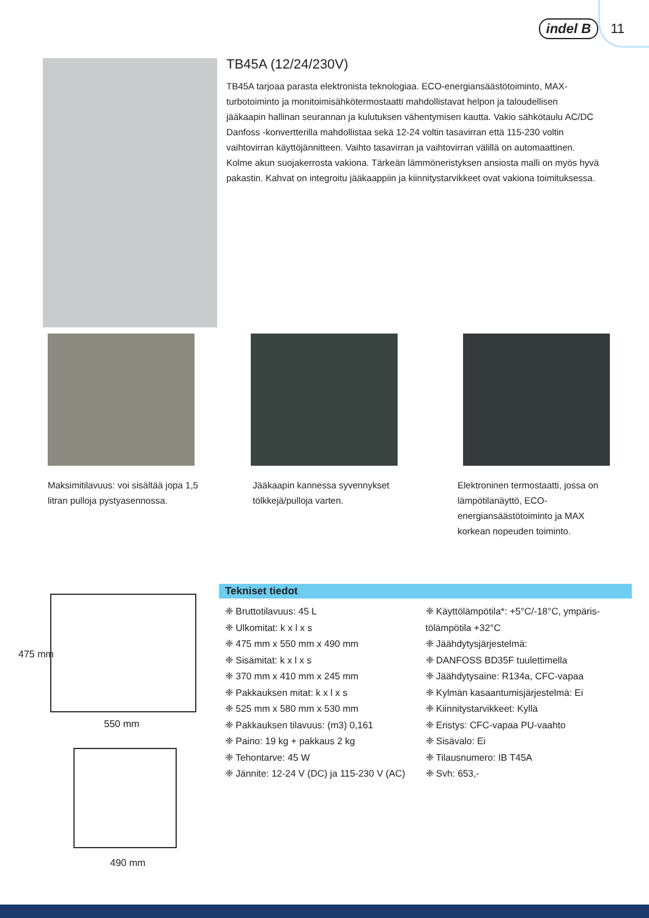indel B 11
TB45A (12/24/230V)
TB45A tarjoaa parasta elektronista teknologiaa. ECO-energiansäästötoiminto, MAX-turbotoiminto ja monitoimisähkötermostaatti mahdollistavat helpon ja taloudellisen jääkaapin hallinan seurannan ja kulutuksen vähentymisen kautta. Vakio sähkötaulu AC/DC Danfoss -konvertterilla mahdollistaa sekä 12-24 voltin tasavirran että 115-230 voltin vaihtovirran käyttöjännitteen. Vaihto tasavirran ja vaihtovirran välillä on automaattinen. Kolme akun suojakerrosta vakiona. Tärkeän lämmöneristyksen ansiosta malli on myös hyvä pakastin. Kahvat on integroitu jääkaappiin ja kiinnitystarvikkeet ovat vakiona toimituksessa.
Maksimitilavuus: voi sisältää jopa 1,5 litran pulloja pystyasennossa.
Jääkaapin kannessa syvennykset tölkkejä/pulloja varten.
Elektroninen termostaatti, jossa on lämpötilanäyttö, ECO-energiansäästötoiminto ja MAX korkean nopeuden toiminto.
550 mm
475 mm
490 mm
Tekniset tiedot
❈ Bruttotilavuus: 45 L
❈ Ulkomitat: k x l x s
❈ 475 mm x 550 mm x 490 mm
❈ Sisämitat: k x l x s
❈ 370 mm x 410 mm x 245 mm
❈ Pakkauksen mitat: k x l x s
❈ 525 mm x 580 mm x 530 mm
❈ Pakkauksen tilavuus: (m3) 0,161
❈ Paino: 19 kg + pakkaus 2 kg
❈ Tehontarve: 45 W
❈ Jännite: 12-24 V (DC) ja 115-230 V (AC)
❈ Käyttölämpötila*: +5°C/-18°C, ympäris-tölämpötila +32°C
❈ Jäähdytysjärjestelmä:
❈ DANFOSS BD35F tuulettimella
❈ Jäähdytysaine: R134a, CFC-vapaa
❈ Kylmän kasaantumisjärjestelmä: Ei
❈ Kiinnitystarvikkeet: Kyllä
❈ Eristys: CFC-vapaa PU-vaahto
❈ Sisävalo: Ei
❈ Tilausnumero: IB T45A
❈ Svh: 653,-